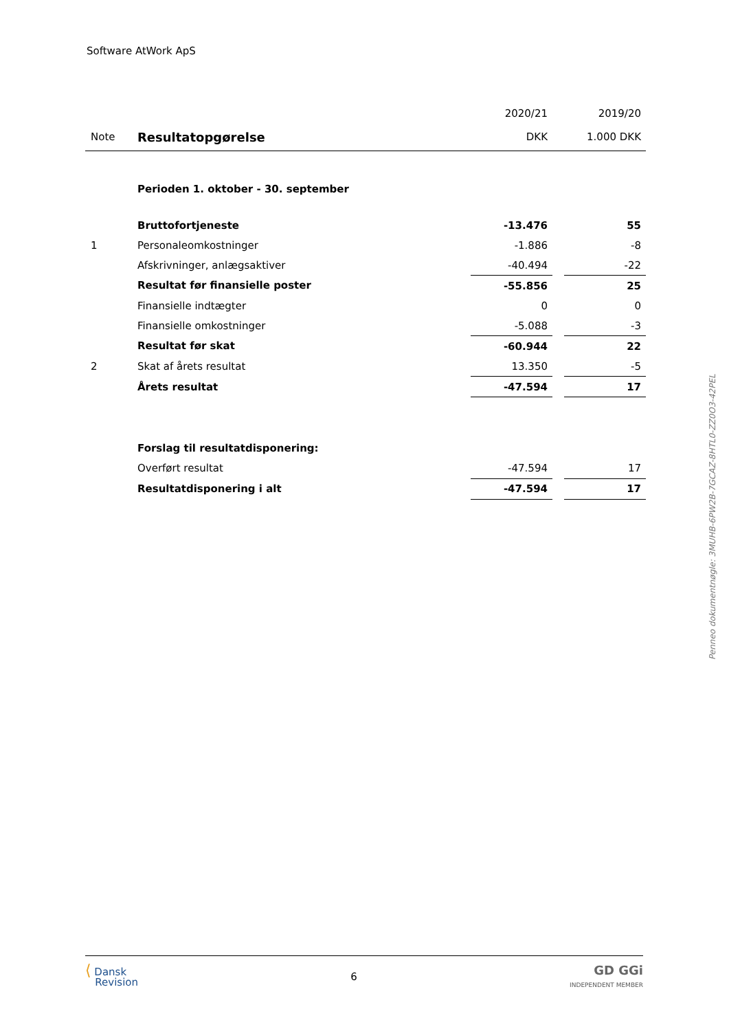Software AtWork ApS
| | | 2020/21 | | 2019/20 |
| Note | Resultatopgørelse | DKK | | 1.000 DKK |
| | Perioden 1. oktober - 30. september | | | |
| | Bruttofortjeneste | -13.476 | | 55 |
| 1 | Personaleomkostninger | -1.886 | | -8 |
| | Afskrivninger, anlægsaktiver | -40.494 | | -22 |
| | Resultat før finansielle poster | -55.856 | | 25 |
| | Finansielle indtægter | 0 | | 0 |
| | Finansielle omkostninger | -5.088 | | -3 |
| | Resultat før skat | -60.944 | | 22 |
| 2 | Skat af årets resultat | 13.350 | | -5 |
| | Årets resultat | -47.594 | | 17 |
| | Forslag til resultatdisponering: | | | |
| | Overført resultat | -47.594 | | 17 |
| | Resultatdisponering i alt | -47.594 | | 17 |
Penneo dokumentnøgle: 3MUHB-6PW2B-7GCAZ-8HTL0-ZZ0O3-42PEL
⟨ Dansk
Revision
6
GD GGi
INDEPENDENT MEMBER